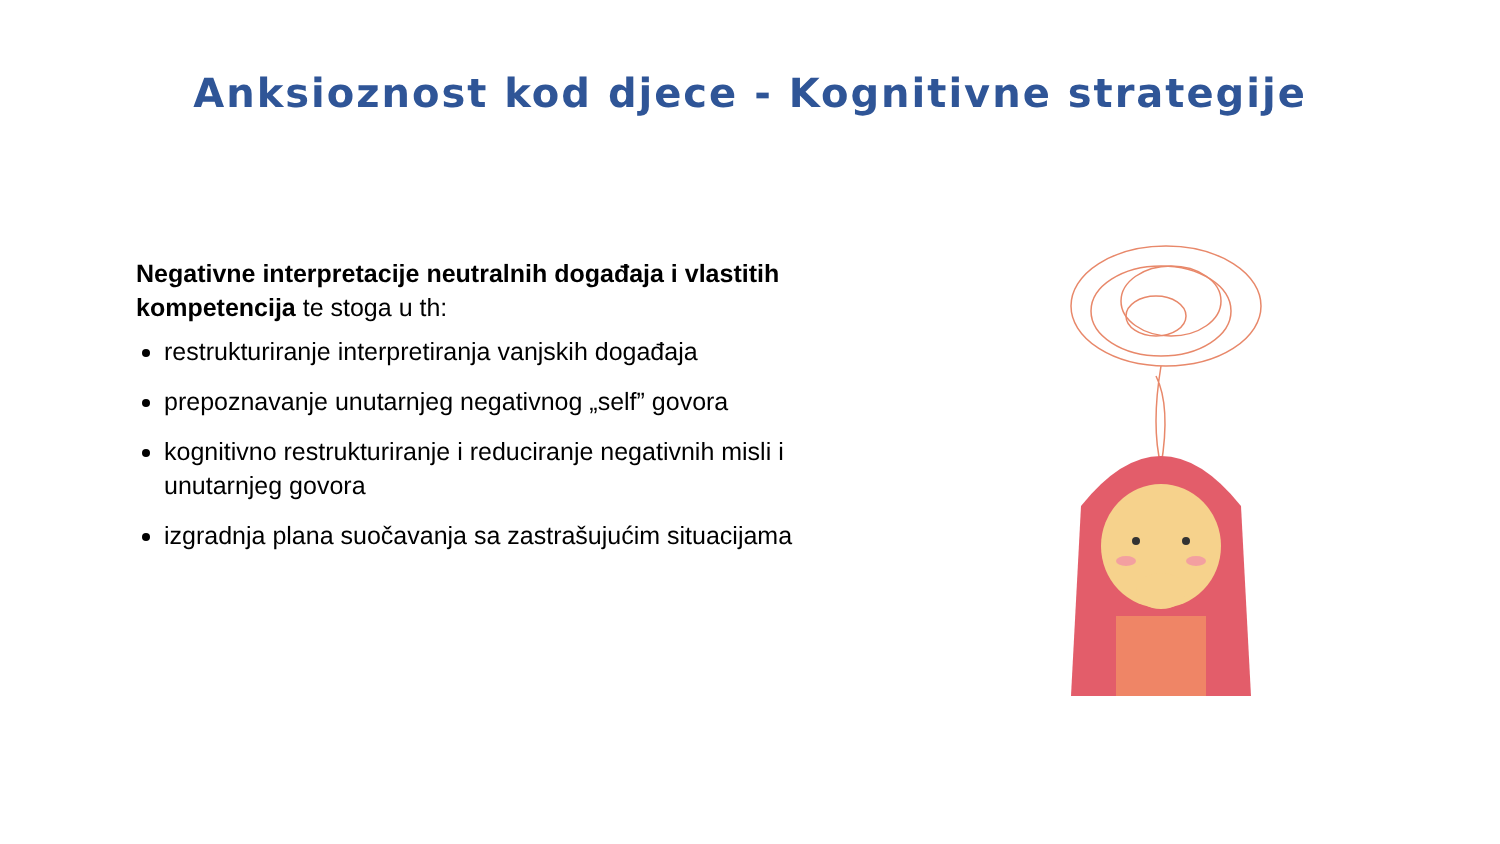Anksioznost kod djece - Kognitivne strategije
Negativne interpretacije neutralnih događaja i vlastitih kompetencija te stoga u th:
restrukturiranje interpretiranja vanjskih događaja
prepoznavanje unutarnjeg negativnog „self” govora
kognitivno restrukturiranje i reduciranje negativnih misli i unutarnjeg govora
izgradnja plana suočavanja sa zastrašujućim situacijama